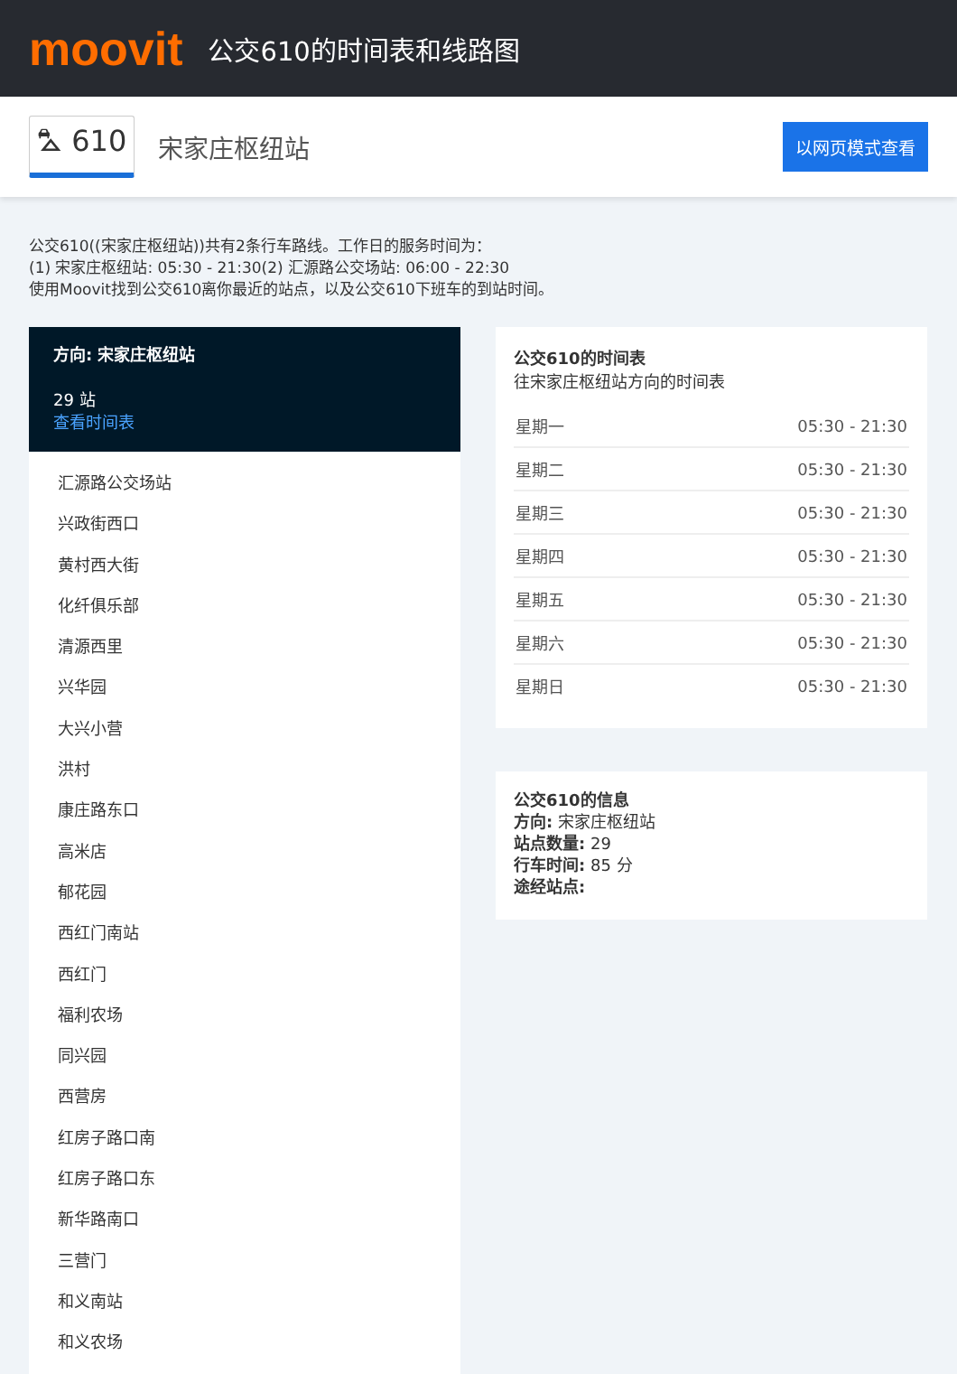moovit
公交610的时间表和线路图
⛍ 610 宋家庄枢纽站 以网页模式查看
公交610((宋家庄枢纽站))共有2条行车路线。工作日的服务时间为：
(1) 宋家庄枢纽站: 05:30 - 21:30(2) 汇源路公交场站: 06:00 - 22:30
使用Moovit找到公交610离你最近的站点，以及公交610下班车的到站时间。
方向: 宋家庄枢纽站
29 站
查看时间表
汇源路公交场站
兴政街西口
黄村西大街
化纤俱乐部
清源西里
兴华园
大兴小营
洪村
康庄路东口
高米店
郁花园
西红门南站
西红门
福利农场
同兴园
西营房
红房子路口南
红房子路口东
新华路南口
三营门
和义南站
和义农场
公交610的时间表
往宋家庄枢纽站方向的时间表
| 星期一 | 05:30 - 21:30 |
| 星期二 | 05:30 - 21:30 |
| 星期三 | 05:30 - 21:30 |
| 星期四 | 05:30 - 21:30 |
| 星期五 | 05:30 - 21:30 |
| 星期六 | 05:30 - 21:30 |
| 星期日 | 05:30 - 21:30 |
公交610的信息
方向: 宋家庄枢纽站
站点数量: 29
行车时间: 85 分
途经站点: